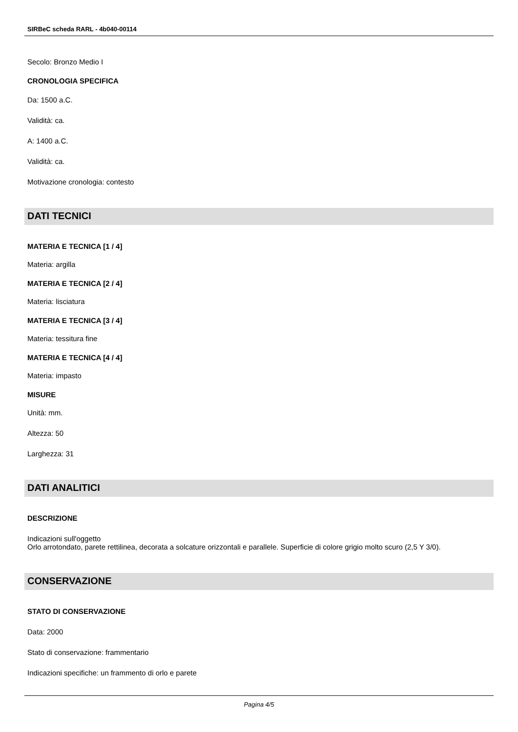SIRBeC scheda RARL - 4b040-00114
Secolo: Bronzo Medio I
CRONOLOGIA SPECIFICA
Da: 1500 a.C.
Validità: ca.
A: 1400 a.C.
Validità: ca.
Motivazione cronologia: contesto
DATI TECNICI
MATERIA E TECNICA [1 / 4]
Materia: argilla
MATERIA E TECNICA [2 / 4]
Materia: lisciatura
MATERIA E TECNICA [3 / 4]
Materia: tessitura fine
MATERIA E TECNICA [4 / 4]
Materia: impasto
MISURE
Unità: mm.
Altezza: 50
Larghezza: 31
DATI ANALITICI
DESCRIZIONE
Indicazioni sull'oggetto
Orlo arrotondato, parete rettilinea, decorata a solcature orizzontali e parallele. Superficie di colore grigio molto scuro (2,5 Y 3/0).
CONSERVAZIONE
STATO DI CONSERVAZIONE
Data: 2000
Stato di conservazione: frammentario
Indicazioni specifiche: un frammento di orlo e parete
Pagina 4/5